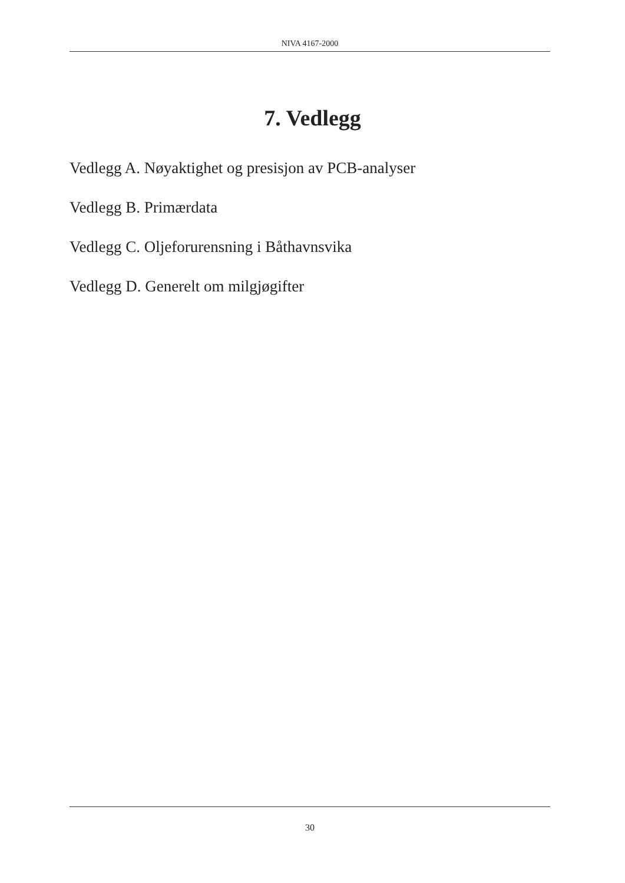NIVA 4167-2000
7. Vedlegg
Vedlegg A. Nøyaktighet og presisjon av PCB-analyser
Vedlegg B. Primærdata
Vedlegg C. Oljeforurensning i Båthavnsvika
Vedlegg D. Generelt om milgjøgifter
30